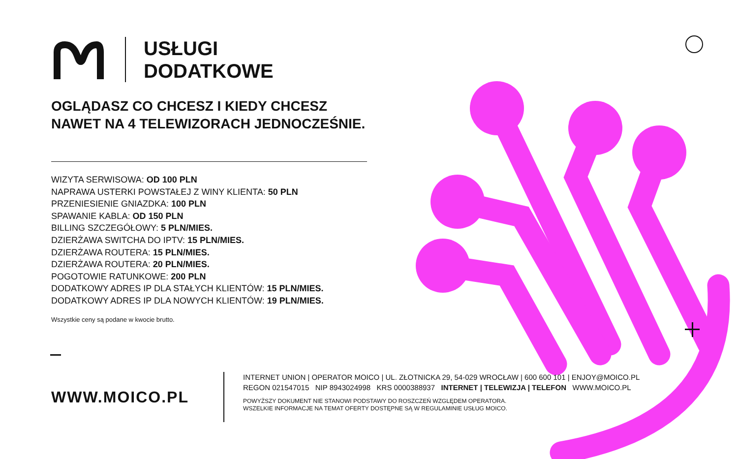USŁUGI
DODATKOWE
OGLĄDASZ CO CHCESZ I KIEDY CHCESZ
NAWET NA 4 TELEWIZORACH JEDNOCZEŚNIE.
WIZYTA SERWISOWA: OD 100 PLN
NAPRAWA USTERKI POWSTAŁEJ Z WINY KLIENTA: 50 PLN
PRZENIESIENIE GNIAZDKA: 100 PLN
SPAWANIE KABLA: OD 150 PLN
BILLING SZCZEGÓŁOWY: 5 PLN/MIES.
DZIERŻAWA SWITCHA DO IPTV: 15 PLN/MIES.
DZIERŻAWA ROUTERA: 15 PLN/MIES.
DZIERŻAWA ROUTERA: 20 PLN/MIES.
POGOTOWIE RATUNKOWE: 200 PLN
DODATKOWY ADRES IP DLA STAŁYCH KLIENTÓW: 15 PLN/MIES.
DODATKOWY ADRES IP DLA NOWYCH KLIENTÓW: 19 PLN/MIES.
Wszystkie ceny są podane w kwocie brutto.
WWW.MOICO.PL
INTERNET UNION | OPERATOR MOICO | UL. ZŁOTNICKA 29, 54-029 WROCŁAW | 600 600 101 | ENJOY@MOICO.PL
REGON 021547015 NIP 8943024998 KRS 0000388937 INTERNET | TELEWIZJA | TELEFON WWW.MOICO.PL
POWYŻSZY DOKUMENT NIE STANOWI PODSTAWY DO ROSZCZEŃ WZGLĘDEM OPERATORA.
WSZELKIE INFORMACJE NA TEMAT OFERTY DOSTĘPNE SĄ W REGULAMINIE USŁUG MOICO.